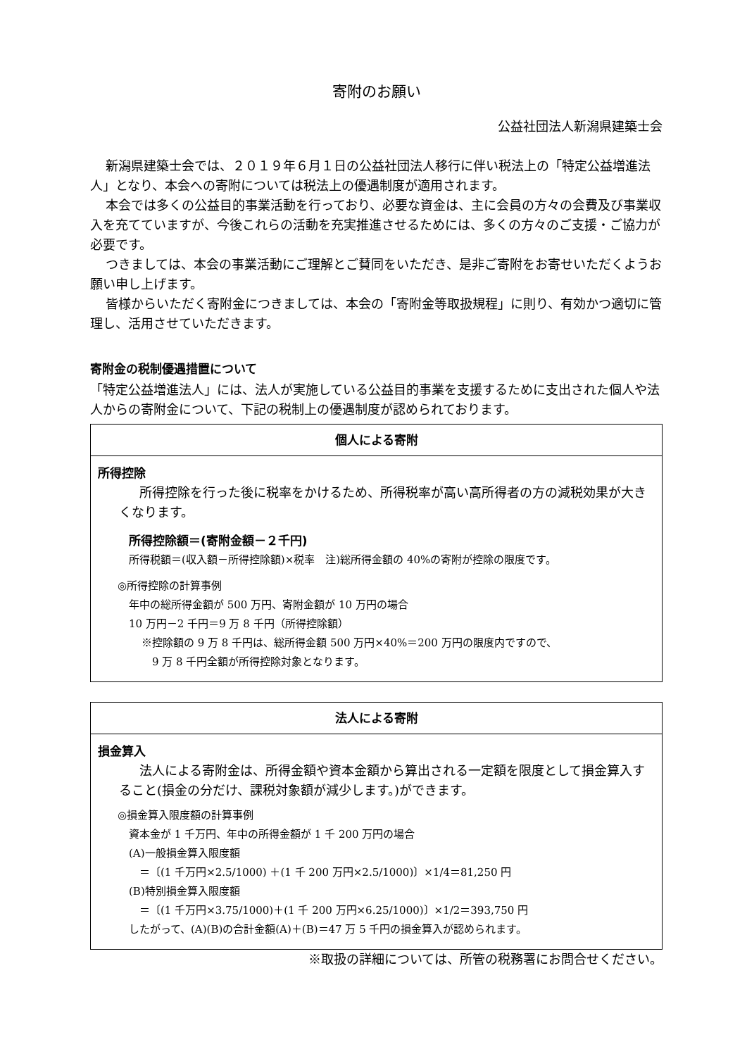寄附のお願い
公益社団法人新潟県建築士会
新潟県建築士会では、２０１９年６月１日の公益社団法人移行に伴い税法上の「特定公益増進法人」となり、本会への寄附については税法上の優遇制度が適用されます。
本会では多くの公益目的事業活動を行っており、必要な資金は、主に会員の方々の会費及び事業収入を充てていますが、今後これらの活動を充実推進させるためには、多くの方々のご支援・ご協力が必要です。
つきましては、本会の事業活動にご理解とご賛同をいただき、是非ご寄附をお寄せいただくようお願い申し上げます。
皆様からいただく寄附金につきましては、本会の「寄附金等取扱規程」に則り、有効かつ適切に管理し、活用させていただきます。
寄附金の税制優遇措置について
「特定公益増進法人」には、法人が実施している公益目的事業を支援するために支出された個人や法人からの寄附金について、下記の税制上の優遇制度が認められております。
| 個人による寄附 |
| --- |
| 所得控除 所得控除を行った後に税率をかけるため、所得税率が高い高所得者の方の減税効果が大きくなります。 所得控除額＝(寄附金額－２千円) 所得税額＝(収入額－所得控除額)×税率 注)総所得金額の 40%の寄附が控除の限度です。 ◎所得控除の計算事例 年中の総所得金額が 500 万円、寄附金額が 10 万円の場合 10 万円－2 千円＝9 万 8 千円（所得控除額） ※控除額の 9 万 8 千円は、総所得金額 500 万円×40%＝200 万円の限度内ですので、 9 万 8 千円全額が所得控除対象となります。 |
| 法人による寄附 |
| --- |
| 損金算入 法人による寄附金は、所得金額や資本金額から算出される一定額を限度として損金算入すること(損金の分だけ、課税対象額が減少します。)ができます。 ◎損金算入限度額の計算事例 資本金が 1 千万円、年中の所得金額が 1 千 200 万円の場合 (A)一般損金算入限度額 ＝〔(1 千万円×2.5/1000) ＋(1 千 200 万円×2.5/1000)〕×1/4＝81,250 円 (B)特別損金算入限度額 ＝〔(1 千万円×3.75/1000)＋(1 千 200 万円×6.25/1000)〕×1/2＝393,750 円 したがって、(A)(B)の合計金額(A)＋(B)＝47 万 5 千円の損金算入が認められます。 |
※取扱の詳細については、所管の税務署にお問合せください。